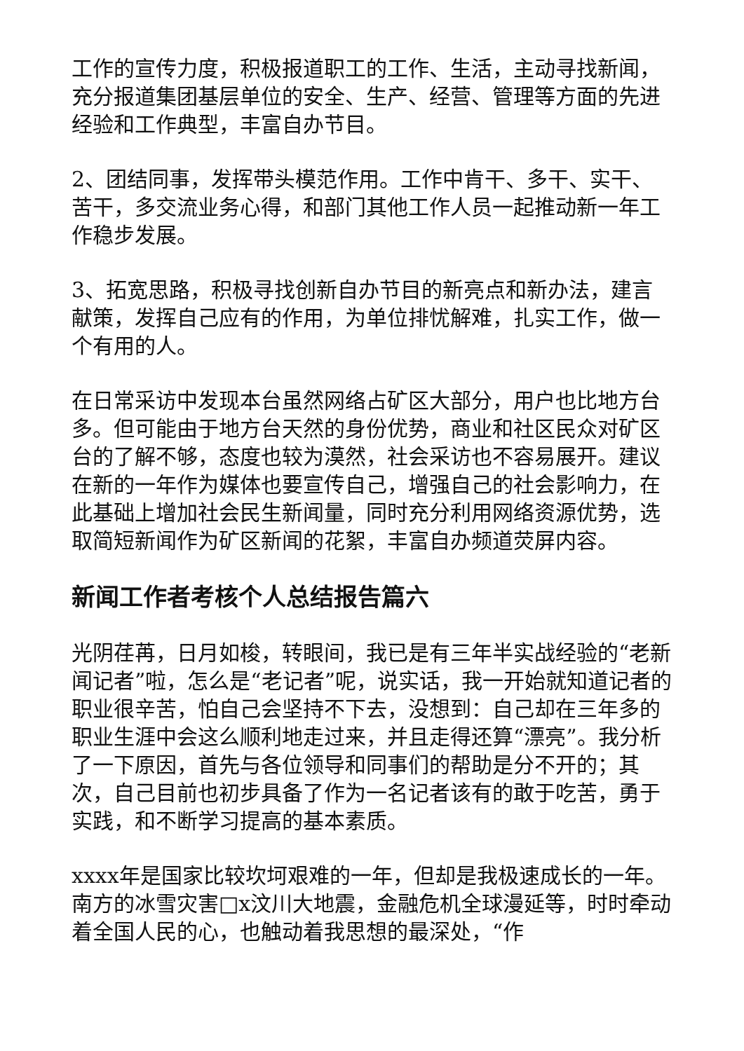工作的宣传力度，积极报道职工的工作、生活，主动寻找新闻，充分报道集团基层单位的安全、生产、经营、管理等方面的先进经验和工作典型，丰富自办节目。
2、团结同事，发挥带头模范作用。工作中肯干、多干、实干、苦干，多交流业务心得，和部门其他工作人员一起推动新一年工作稳步发展。
3、拓宽思路，积极寻找创新自办节目的新亮点和新办法，建言献策，发挥自己应有的作用，为单位排忧解难，扎实工作，做一个有用的人。
在日常采访中发现本台虽然网络占矿区大部分，用户也比地方台多。但可能由于地方台天然的身份优势，商业和社区民众对矿区台的了解不够，态度也较为漠然，社会采访也不容易展开。建议在新的一年作为媒体也要宣传自己，增强自己的社会影响力，在此基础上增加社会民生新闻量，同时充分利用网络资源优势，选取简短新闻作为矿区新闻的花絮，丰富自办频道荧屏内容。
新闻工作者考核个人总结报告篇六
光阴荏苒，日月如梭，转眼间，我已是有三年半实战经验的“老新闻记者”啦，怎么是“老记者”呢，说实话，我一开始就知道记者的职业很辛苦，怕自己会坚持不下去，没想到：自己却在三年多的职业生涯中会这么顺利地走过来，并且走得还算“漂亮”。我分析了一下原因，首先与各位领导和同事们的帮助是分不开的；其次，自己目前也初步具备了作为一名记者该有的敢于吃苦，勇于实践，和不断学习提高的基本素质。
xxxx年是国家比较坎坷艰难的一年，但却是我极速成长的一年。南方的冰雪灾害□x汶川大地震，金融危机全球漫延等，时时牵动着全国人民的心，也触动着我思想的最深处，“作